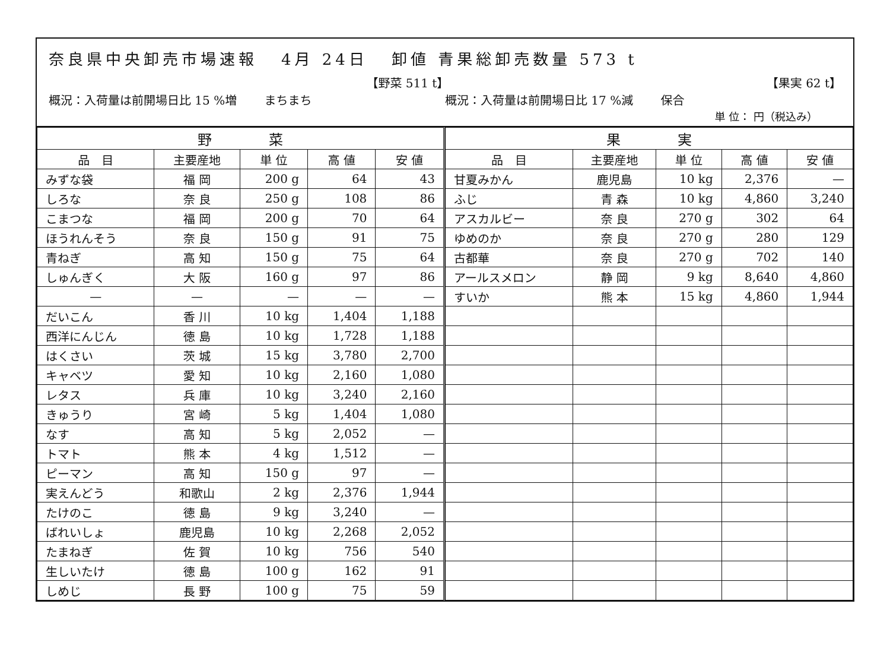奈良県中央卸売市場速報 4月 24日 卸値 青果総卸売数量 573 t
【野菜 511 t】 【果実 62 t】
概況：入荷量は前開場日比 15 %増 　　まちまち
概況：入荷量は前開場日比 17 %減 　　保合
単 位： 円（税込み）
| 野 菜 | | | | |
| --- | --- | --- | --- | --- |
| 品 目 | 主要産地 | 単 位 | 高 値 | 安 値 |
| みずな袋 | 福 岡 | 200 g | 64 | 43 |
| しろな | 奈 良 | 250 g | 108 | 86 |
| こまつな | 福 岡 | 200 g | 70 | 64 |
| ほうれんそう | 奈 良 | 150 g | 91 | 75 |
| 青ねぎ | 高 知 | 150 g | 75 | 64 |
| しゅんぎく | 大 阪 | 160 g | 97 | 86 |
| — | — | — | — | — |
| だいこん | 香 川 | 10 kg | 1,404 | 1,188 |
| 西洋にんじん | 徳 島 | 10 kg | 1,728 | 1,188 |
| はくさい | 茨 城 | 15 kg | 3,780 | 2,700 |
| キャベツ | 愛 知 | 10 kg | 2,160 | 1,080 |
| レタス | 兵 庫 | 10 kg | 3,240 | 2,160 |
| きゅうり | 宮 崎 | 5 kg | 1,404 | 1,080 |
| なす | 高 知 | 5 kg | 2,052 | — |
| トマト | 熊 本 | 4 kg | 1,512 | — |
| ピーマン | 高 知 | 150 g | 97 | — |
| 実えんどう | 和歌山 | 2 kg | 2,376 | 1,944 |
| たけのこ | 徳 島 | 9 kg | 3,240 | — |
| ばれいしょ | 鹿児島 | 10 kg | 2,268 | 2,052 |
| たまねぎ | 佐 賀 | 10 kg | 756 | 540 |
| 生しいたけ | 徳 島 | 100 g | 162 | 91 |
| しめじ | 長 野 | 100 g | 75 | 59 |
| 果 実 | | | | |
| --- | --- | --- | --- | --- |
| 品 目 | 主要産地 | 単 位 | 高 値 | 安 値 |
| 甘夏みかん | 鹿児島 | 10 kg | 2,376 | — |
| ふじ | 青 森 | 10 kg | 4,860 | 3,240 |
| アスカルビー | 奈 良 | 270 g | 302 | 64 |
| ゆめのか | 奈 良 | 270 g | 280 | 129 |
| 古都華 | 奈 良 | 270 g | 702 | 140 |
| アールスメロン | 静 岡 | 9 kg | 8,640 | 4,860 |
| すいか | 熊 本 | 15 kg | 4,860 | 1,944 |